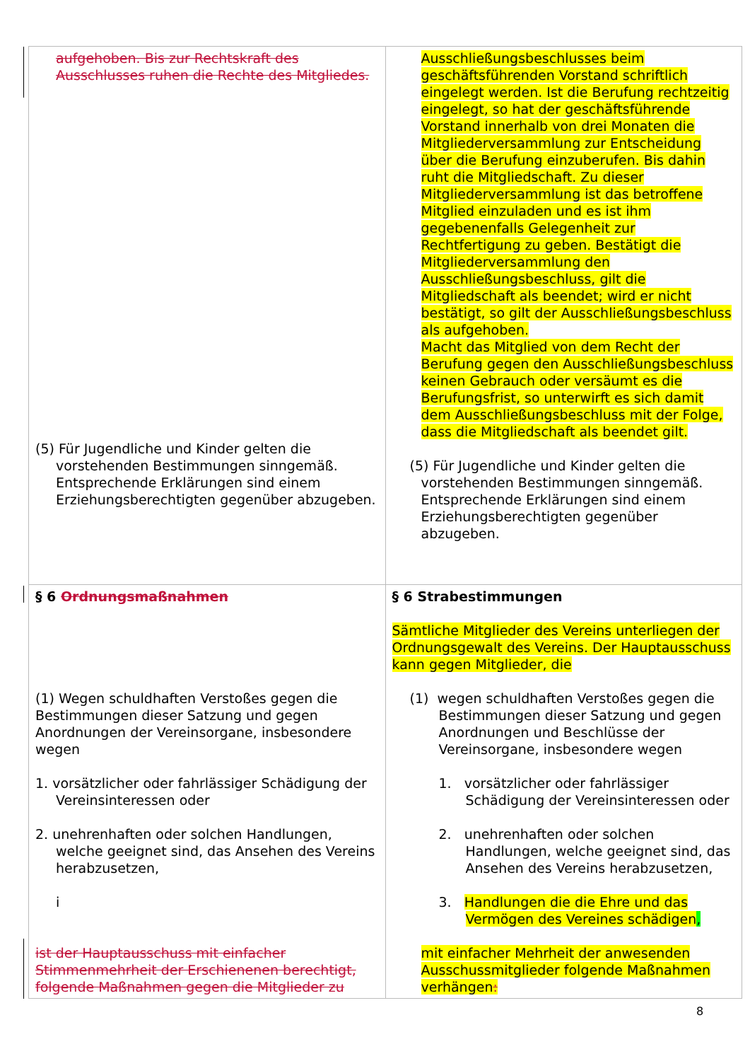| aufgehoben. Bis zur Rechtskraft des Ausschlusses ruhen die Rechte des Mitgliedes. (5) Für Jugendliche und Kinder gelten die vorstehenden Bestimmungen sinngemäß. Entsprechende Erklärungen sind einem Erziehungsberechtigten gegenüber abzugeben. | Ausschließungsbeschlusses beim geschäftsführenden Vorstand schriftlich eingelegt werden. Ist die Berufung rechtzeitig eingelegt, so hat der geschäftsführende Vorstand innerhalb von drei Monaten die Mitgliederversammlung zur Entscheidung über die Berufung einzuberufen. Bis dahin ruht die Mitgliedschaft. Zu dieser Mitgliederversammlung ist das betroffene Mitglied einzuladen und es ist ihm gegebenenfalls Gelegenheit zur Rechtfertigung zu geben. Bestätigt die Mitgliederversammlung den Ausschließungsbeschluss, gilt die Mitgliedschaft als beendet; wird er nicht bestätigt, so gilt der Ausschließungsbeschluss als aufgehoben. Macht das Mitglied von dem Recht der Berufung gegen den Ausschließungsbeschluss keinen Gebrauch oder versäumt es die Berufungsfrist, so unterwirft es sich damit dem Ausschließungsbeschluss mit der Folge, dass die Mitgliedschaft als beendet gilt. (5) Für Jugendliche und Kinder gelten die vorstehenden Bestimmungen sinngemäß. Entsprechende Erklärungen sind einem Erziehungsberechtigten gegenüber abzugeben. |
| § 6 Ordnungsmaßnahmen (1) Wegen schuldhaften Verstoßes gegen die Bestimmungen dieser Satzung und gegen Anordnungen der Vereinsorgane, insbesondere wegen 1. vorsätzlicher oder fahrlässiger Schädigung der Vereinsinteressen oder 2. unehrenhaften oder solchen Handlungen, welche geeignet sind, das Ansehen des Vereins herabzusetzen, i ist der Hauptausschuss mit einfacher Stimmenmehrheit der Erschienenen berechtigt, folgende Maßnahmen gegen die Mitglieder zu | § 6 Strabestimmungen Sämtliche Mitglieder des Vereins unterliegen der Ordnungsgewalt des Vereins. Der Hauptausschuss kann gegen Mitglieder, die (1) wegen schuldhaften Verstoßes gegen die Bestimmungen dieser Satzung und gegen Anordnungen und Beschlüsse der Vereinsorgane, insbesondere wegen 1. vorsätzlicher oder fahrlässiger Schädigung der Vereinsinteressen oder 2. unehrenhaften oder solchen Handlungen, welche geeignet sind, das Ansehen des Vereins herabzusetzen, 3. Handlungen die die Ehre und das Vermögen des Vereines schädigen , mit einfacher Mehrheit der anwesenden Ausschussmitglieder folgende Maßnahmen verhängen : |
8